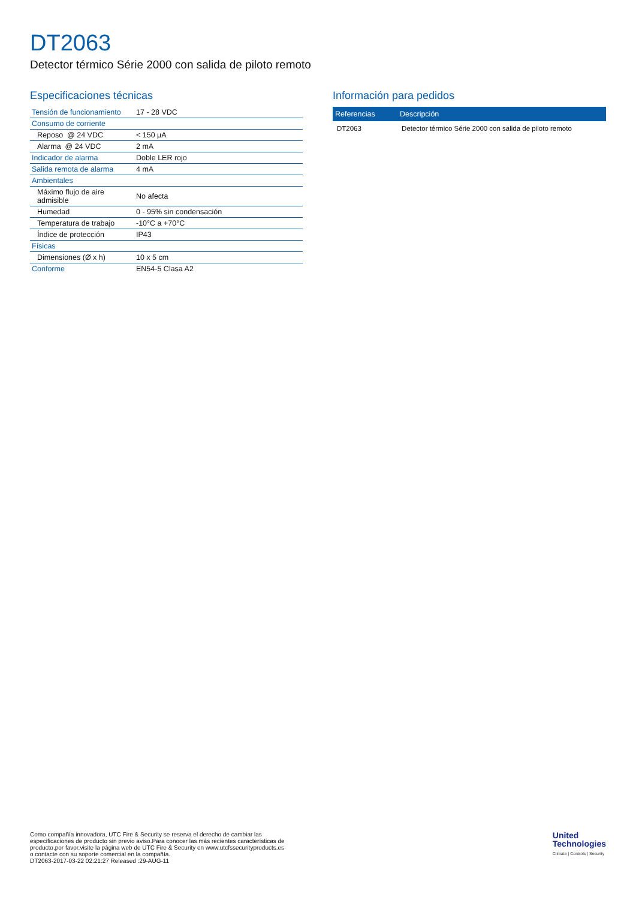DT2063
Detector térmico Série 2000 con salida de piloto remoto
Especificaciones técnicas
| Tensión de funcionamiento | 17 - 28 VDC |
| Consumo de corriente | |
| Reposo @ 24 VDC | < 150 µA |
| Alarma @ 24 VDC | 2 mA |
| Indicador de alarma | Doble LER rojo |
| Salida remota de alarma | 4 mA |
| Ambientales | |
| Máximo flujo de aire admisible | No afecta |
| Humedad | 0 - 95% sin condensación |
| Temperatura de trabajo | -10°C a +70°C |
| Índice de protección | IP43 |
| Físicas | |
| Dimensiones (Ø x h) | 10 x 5 cm |
| Conforme | EN54-5 Clasa A2 |
Información para pedidos
| Referencias | Descripción |
| --- | --- |
| DT2063 | Detector térmico Série 2000 con salida de piloto remoto |
Como compañía innovadora, UTC Fire & Security se reserva el derecho de cambiar las
especificaciones de producto sin previo aviso.Para conocer las más recientes características de
producto,por favor,visite la página web de UTC Fire & Security en www.utcfssecurityproducts.es
o contacte con su soporte comercial en la compañía.
DT2063-2017-03-22 02:21:27 Released :29-AUG-11
United
Technologies
Climate | Controls | Security